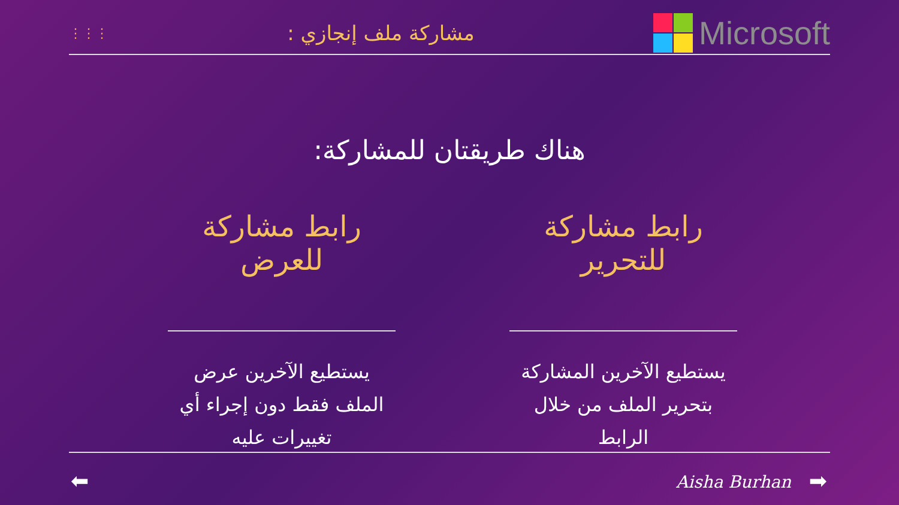⋮⋮⋮
مشاركة ملف إنجازي :
Microsoft
هناك طريقتان للمشاركة:
رابط مشاركة للعرض
يستطيع الآخرين عرض الملف فقط دون إجراء أي تغييرات عليه
رابط مشاركة للتحرير
يستطيع الآخرين المشاركة بتحرير الملف من خلال الرابط
⬅ Aisha Burhan ➡